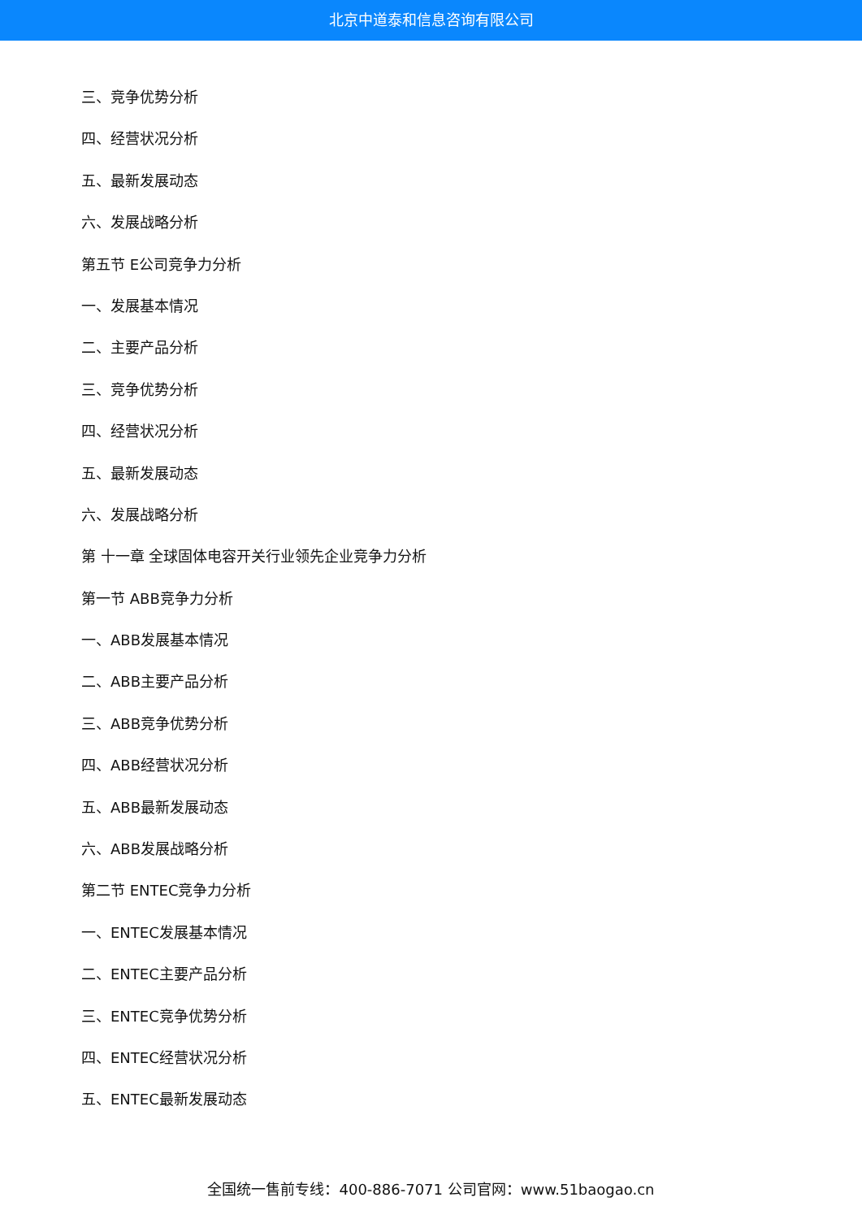北京中道泰和信息咨询有限公司
三、竞争优势分析
四、经营状况分析
五、最新发展动态
六、发展战略分析
第五节 E公司竞争力分析
一、发展基本情况
二、主要产品分析
三、竞争优势分析
四、经营状况分析
五、最新发展动态
六、发展战略分析
第 十一章 全球固体电容开关行业领先企业竞争力分析
第一节 ABB竞争力分析
一、ABB发展基本情况
二、ABB主要产品分析
三、ABB竞争优势分析
四、ABB经营状况分析
五、ABB最新发展动态
六、ABB发展战略分析
第二节 ENTEC竞争力分析
一、ENTEC发展基本情况
二、ENTEC主要产品分析
三、ENTEC竞争优势分析
四、ENTEC经营状况分析
五、ENTEC最新发展动态
全国统一售前专线：400-886-7071 公司官网：www.51baogao.cn